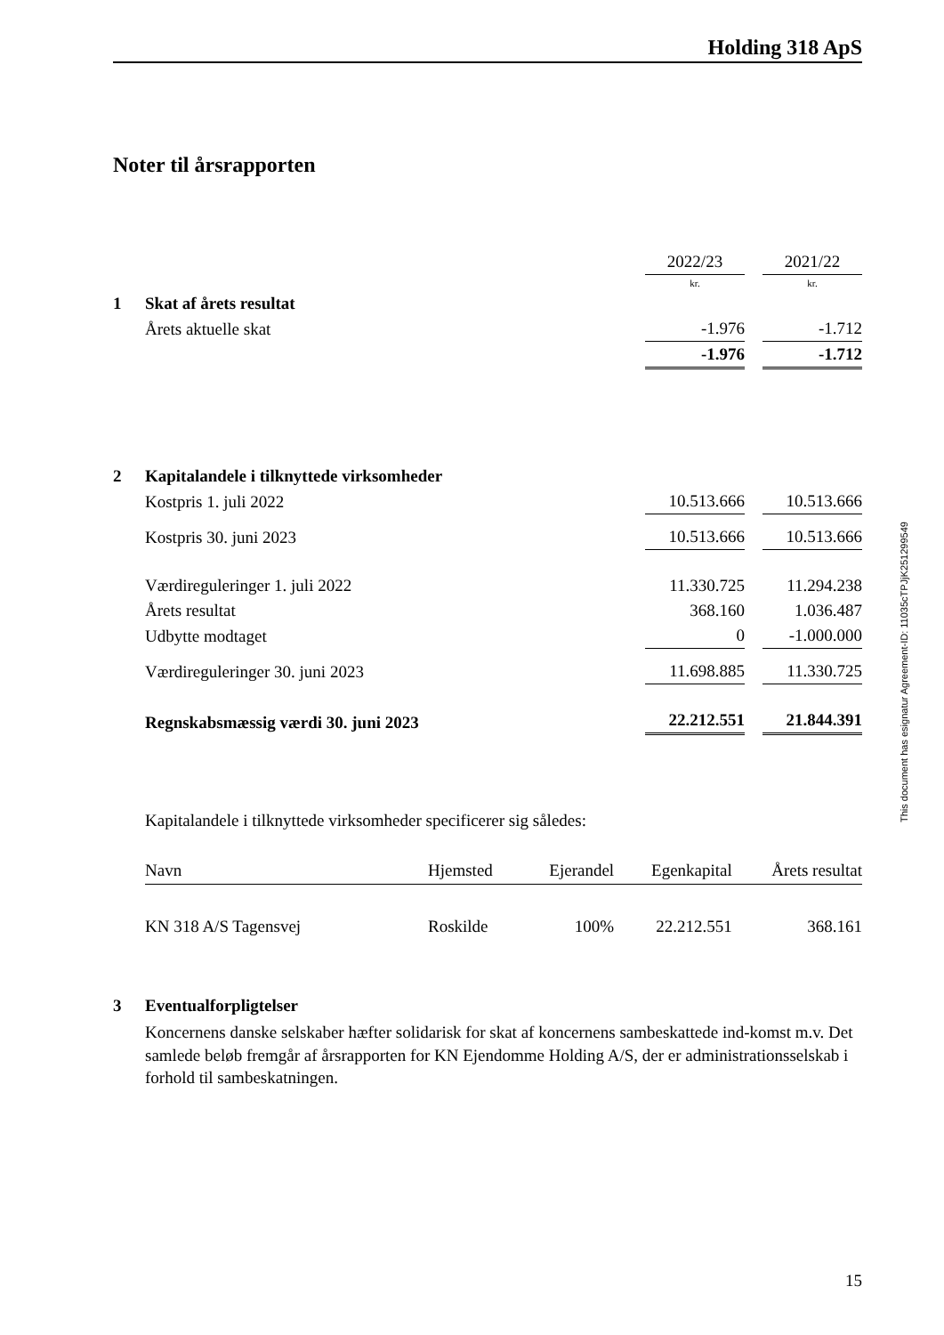Holding 318 ApS
Noter til årsrapporten
This document has esignatur Agreement-ID: 11035cTPJjK251299549
| | | 2022/23 | | 2021/22 |
| | | kr. | | kr. |
| 1 | Skat af årets resultat | | | |
| | Årets aktuelle skat | -1.976 | | -1.712 |
| | | -1.976 | | -1.712 |
| 2 | Kapitalandele i tilknyttede virksomheder | | | |
| | Kostpris 1. juli 2022 | 10.513.666 | | 10.513.666 |
| | Kostpris 30. juni 2023 | 10.513.666 | | 10.513.666 |
| | Værdireguleringer 1. juli 2022 | 11.330.725 | | 11.294.238 |
| | Årets resultat | 368.160 | | 1.036.487 |
| | Udbytte modtaget | 0 | | -1.000.000 |
| | Værdireguleringer 30. juni 2023 | 11.698.885 | | 11.330.725 |
| | Regnskabsmæssig værdi 30. juni 2023 | 22.212.551 | | 21.844.391 |
Kapitalandele i tilknyttede virksomheder specificerer sig således:
| Navn | Hjemsted | Ejerandel | Egenkapital | Årets resultat |
| KN 318 A/S Tagensvej | Roskilde | 100% | 22.212.551 | 368.161 |
| 3 | Eventualforpligtelser |
| | Koncernens danske selskaber hæfter solidarisk for skat af koncernens sambeskattede ind-komst m.v. Det samlede beløb fremgår af årsrapporten for KN Ejendomme Holding A/S, der er administrationsselskab i forhold til sambeskatningen. |
15